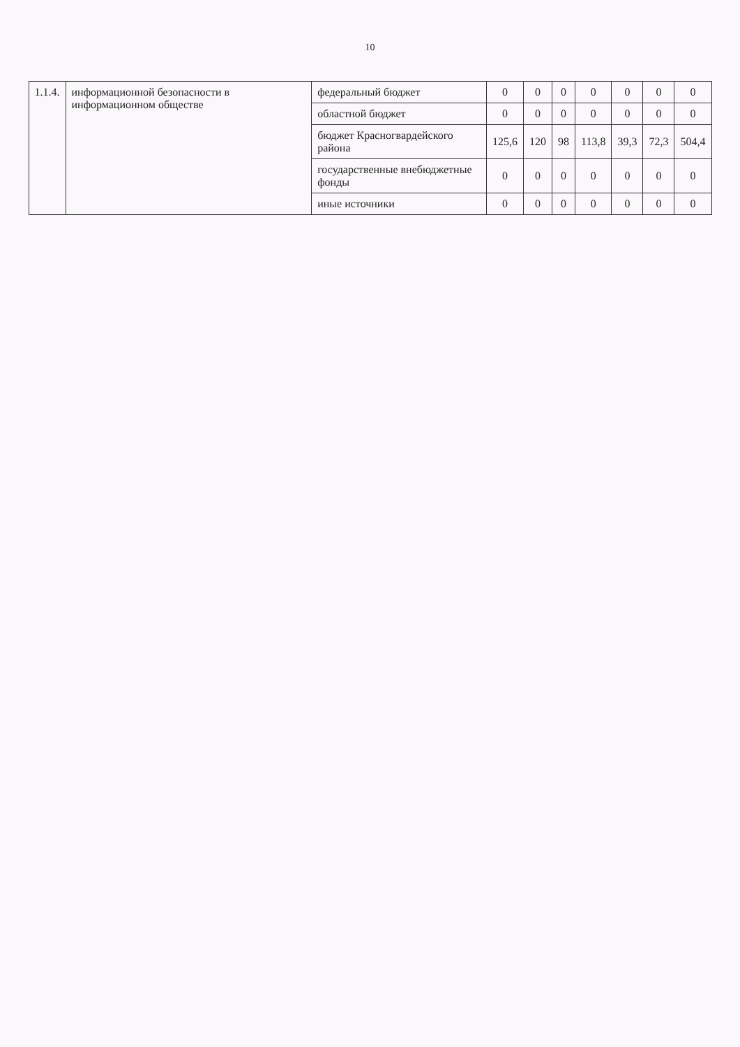10
| 1.1.4. | информационной безопасности в информационном обществе | федеральный бюджет | 0 | 0 | 0 | 0 | 0 | 0 | 0 |
| | | областной бюджет | 0 | 0 | 0 | 0 | 0 | 0 | 0 |
| | | бюджет Красногвардейского района | 125,6 | 120 | 98 | 113,8 | 39,3 | 72,3 | 504,4 |
| | | государственные внебюджетные фонды | 0 | 0 | 0 | 0 | 0 | 0 | 0 |
| | | иные источники | 0 | 0 | 0 | 0 | 0 | 0 | 0 |